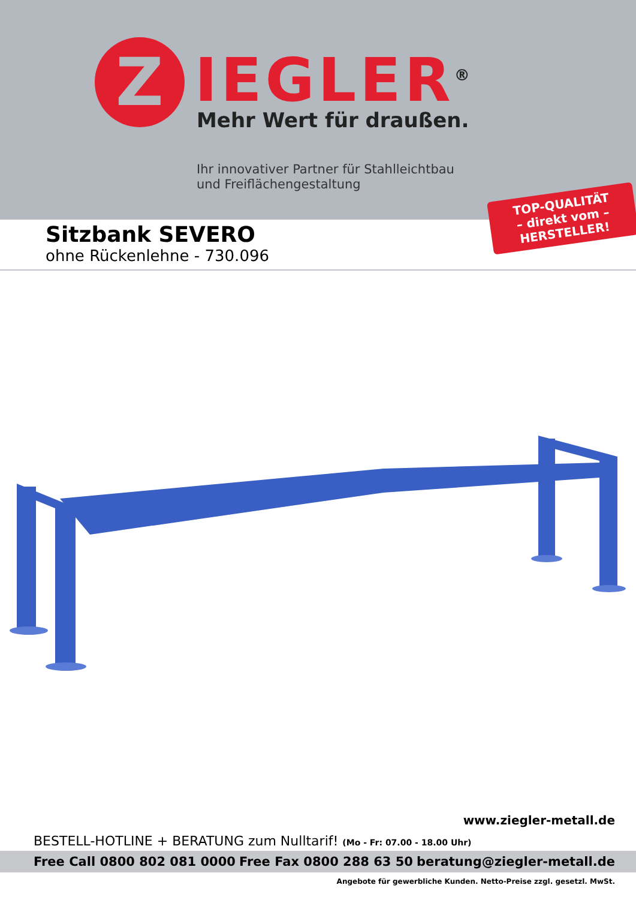Z IEGLER<sup>®</sup>
Mehr Wert für draußen.
Ihr innovativer Partner für Stahlleichtbau
und Freiflächengestaltung
TOP-QUALITÄT
– direkt vom –
HERSTELLER!
Sitzbank SEVERO
ohne Rückenlehne - 730.096
www.ziegler-metall.de
BESTELL-HOTLINE + BERATUNG zum Nulltarif! (Mo - Fr: 07.00 - 18.00 Uhr)
Free Call 0800 802 081 0000 Free Fax 0800 288 63 50 beratung@ziegler-metall.de
Angebote für gewerbliche Kunden. Netto-Preise zzgl. gesetzl. MwSt.